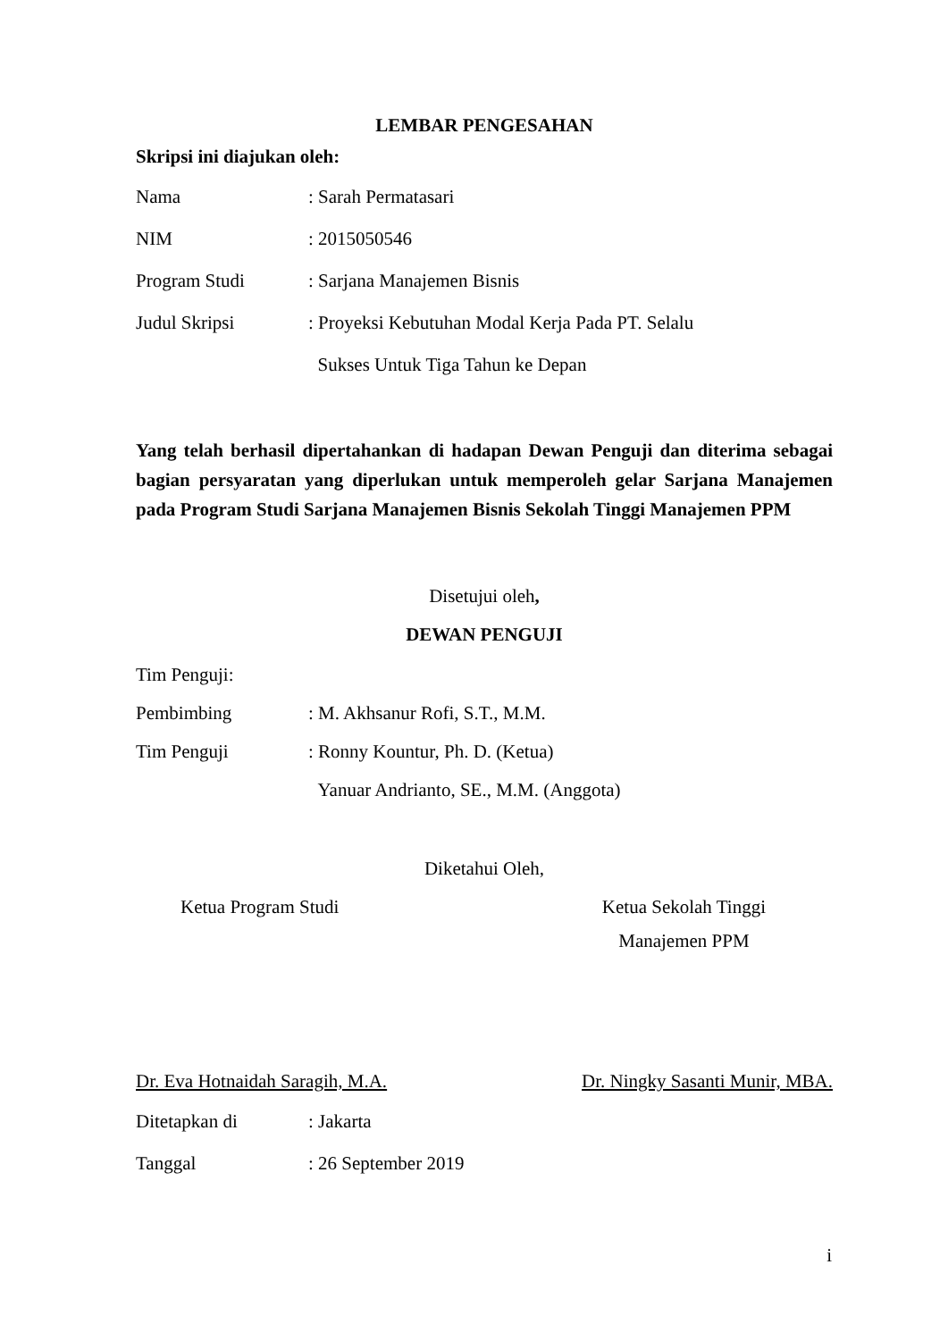LEMBAR PENGESAHAN
Skripsi ini diajukan oleh:
Nama: Sarah Permatasari
NIM: 2015050546
Program Studi: Sarjana Manajemen Bisnis
Judul Skripsi: Proyeksi Kebutuhan Modal Kerja Pada PT. Selalu
Sukses Untuk Tiga Tahun ke Depan
Yang telah berhasil dipertahankan di hadapan Dewan Penguji dan diterima sebagai bagian persyaratan yang diperlukan untuk memperoleh gelar Sarjana Manajemen pada Program Studi Sarjana Manajemen Bisnis Sekolah Tinggi Manajemen PPM
Disetujui oleh,
DEWAN PENGUJI
Tim Penguji:
Pembimbing: M. Akhsanur Rofi, S.T., M.M.
Tim Penguji: Ronny Kountur, Ph. D. (Ketua)
Yanuar Andrianto, SE., M.M. (Anggota)
Diketahui Oleh,
Ketua Program Studi Ketua Sekolah Tinggi
Manajemen PPM
Dr. Eva Hotnaidah Saragih, M.A. Dr. Ningky Sasanti Munir, MBA.
Ditetapkan di: Jakarta
Tanggal: 26 September 2019
i